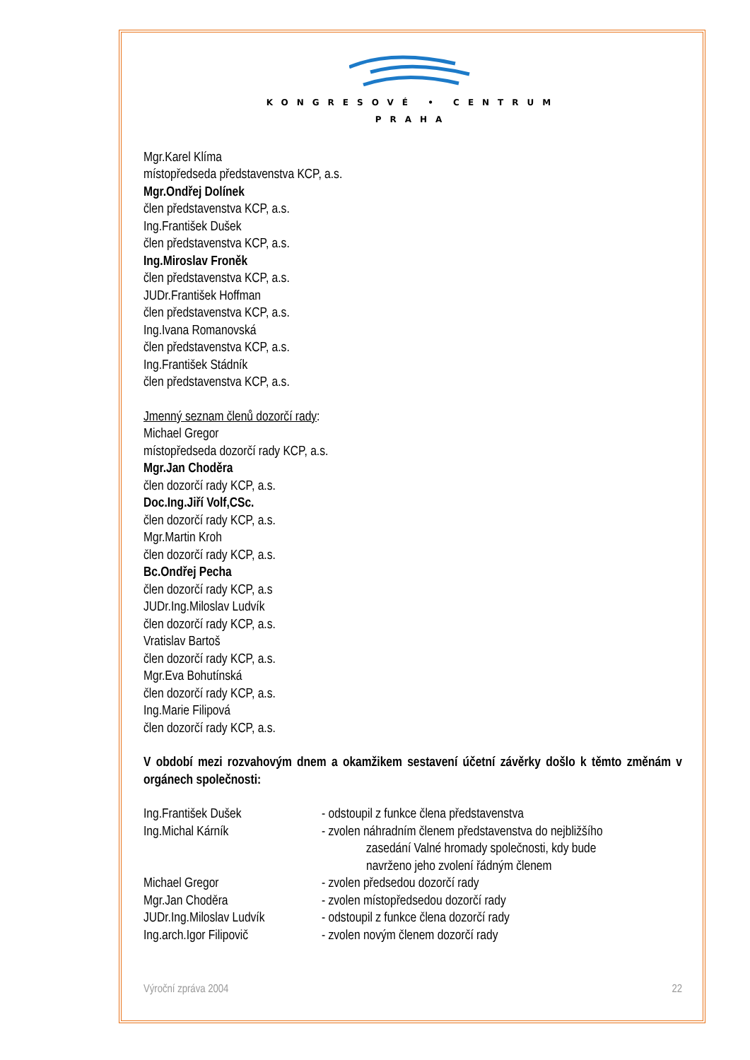KONGRESOVÉ • CENTRUM
PRAHA
Mgr.Karel Klíma
místopředseda představenstva KCP, a.s.
Mgr.Ondřej Dolínek
člen představenstva KCP, a.s.
Ing.František Dušek
člen představenstva KCP, a.s.
Ing.Miroslav Froněk
člen představenstva KCP, a.s.
JUDr.František Hoffman
člen představenstva KCP, a.s.
Ing.Ivana Romanovská
člen představenstva KCP, a.s.
Ing.František Stádník
člen představenstva KCP, a.s.
Jmenný seznam členů dozorčí rady:
Michael Gregor
místopředseda dozorčí rady KCP, a.s.
Mgr.Jan Choděra
člen dozorčí rady KCP, a.s.
Doc.Ing.Jiří Volf,CSc.
člen dozorčí rady KCP, a.s.
Mgr.Martin Kroh
člen dozorčí rady KCP, a.s.
Bc.Ondřej Pecha
člen dozorčí rady KCP, a.s
JUDr.Ing.Miloslav Ludvík
člen dozorčí rady KCP, a.s.
Vratislav Bartoš
člen dozorčí rady KCP, a.s.
Mgr.Eva Bohutínská
člen dozorčí rady KCP, a.s.
Ing.Marie Filipová
člen dozorčí rady KCP, a.s.
V období mezi rozvahovým dnem a okamžikem sestavení účetní závěrky došlo k těmto změnám v orgánech společnosti:
Ing.František Dušek - odstoupil z funkce člena představenstva
Ing.Michal Kárník - zvolen náhradním členem představenstva do nejbližšího
zasedání Valné hromady společnosti, kdy bude
navrženo jeho zvolení řádným členem
Michael Gregor - zvolen předsedou dozorčí rady
Mgr.Jan Choděra - zvolen místopředsedou dozorčí rady
JUDr.Ing.Miloslav Ludvík
- odstoupil z funkce člena dozorčí rady
Ing.arch.Igor Filipovič
- zvolen novým členem dozorčí rady
Výroční zpráva 2004 22